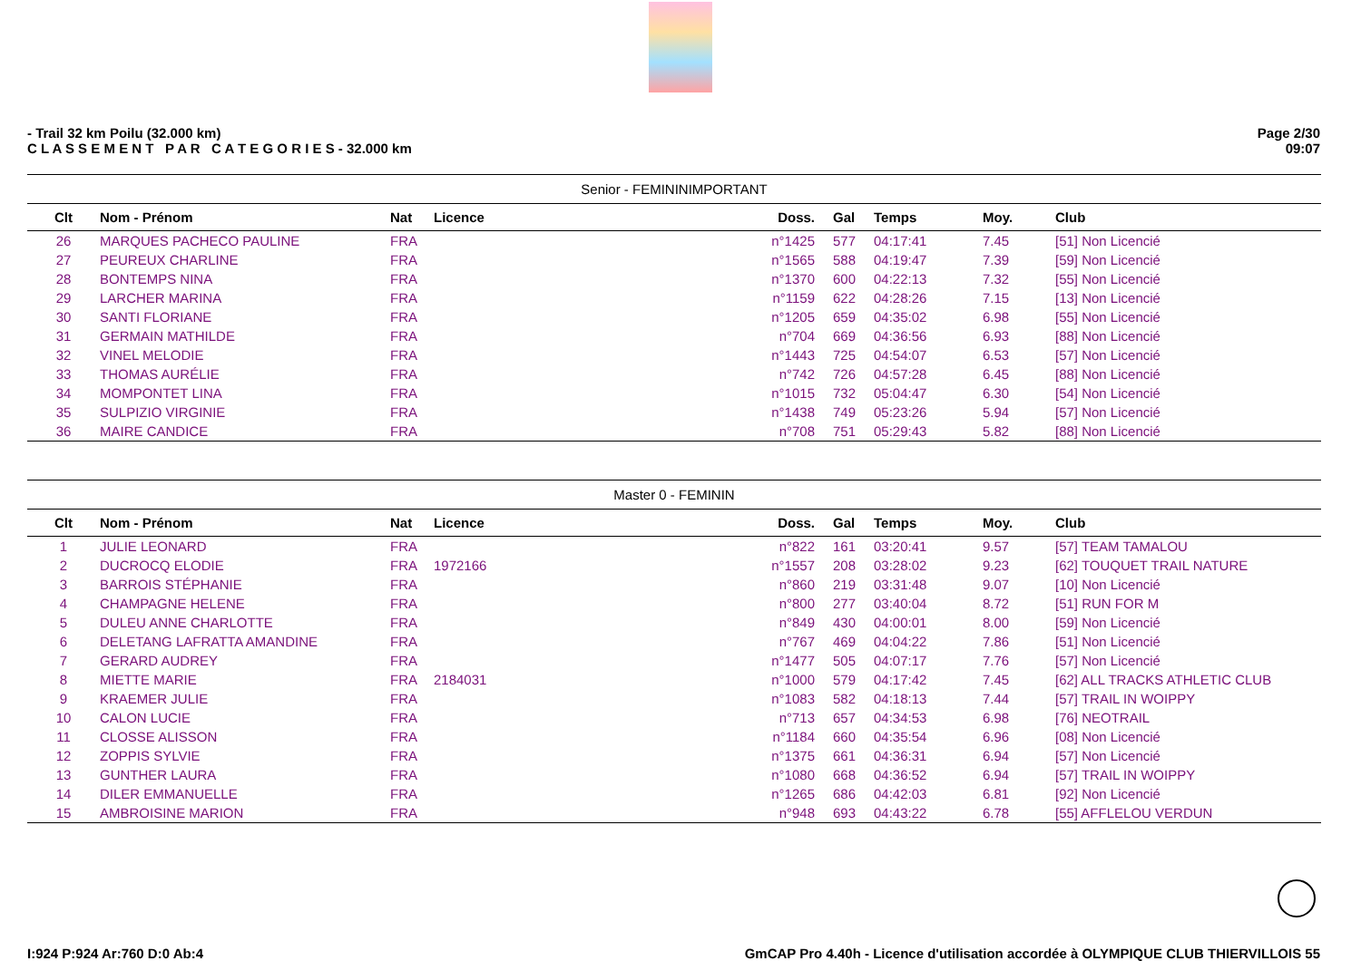- Trail 32 km Poilu (32.000 km)
C L A S S E M E N T P A R C A T E G O R I E S - 32.000 km
Page 2/30
09:07
| Senior - FEMININIMPORTANT | | | | | | | | |
| Clt | Nom - Prénom | Nat | Licence | Doss. | Gal | Temps | Moy. | Club |
| 26 | MARQUES PACHECO PAULINE | FRA | | n°1425 | 577 | 04:17:41 | 7.45 | [51] Non Licencié |
| 27 | PEUREUX CHARLINE | FRA | | n°1565 | 588 | 04:19:47 | 7.39 | [59] Non Licencié |
| 28 | BONTEMPS NINA | FRA | | n°1370 | 600 | 04:22:13 | 7.32 | [55] Non Licencié |
| 29 | LARCHER MARINA | FRA | | n°1159 | 622 | 04:28:26 | 7.15 | [13] Non Licencié |
| 30 | SANTI FLORIANE | FRA | | n°1205 | 659 | 04:35:02 | 6.98 | [55] Non Licencié |
| 31 | GERMAIN MATHILDE | FRA | | n°704 | 669 | 04:36:56 | 6.93 | [88] Non Licencié |
| 32 | VINEL MELODIE | FRA | | n°1443 | 725 | 04:54:07 | 6.53 | [57] Non Licencié |
| 33 | THOMAS AURÉLIE | FRA | | n°742 | 726 | 04:57:28 | 6.45 | [88] Non Licencié |
| 34 | MOMPONTET LINA | FRA | | n°1015 | 732 | 05:04:47 | 6.30 | [54] Non Licencié |
| 35 | SULPIZIO VIRGINIE | FRA | | n°1438 | 749 | 05:23:26 | 5.94 | [57] Non Licencié |
| 36 | MAIRE CANDICE | FRA | | n°708 | 751 | 05:29:43 | 5.82 | [88] Non Licencié |
| Master 0 - FEMININ | | | | | | | | |
| Clt | Nom - Prénom | Nat | Licence | Doss. | Gal | Temps | Moy. | Club |
| 1 | JULIE LEONARD | FRA | | n°822 | 161 | 03:20:41 | 9.57 | [57] TEAM TAMALOU |
| 2 | DUCROCQ ELODIE | FRA | 1972166 | n°1557 | 208 | 03:28:02 | 9.23 | [62] TOUQUET TRAIL NATURE |
| 3 | BARROIS STÉPHANIE | FRA | | n°860 | 219 | 03:31:48 | 9.07 | [10] Non Licencié |
| 4 | CHAMPAGNE HELENE | FRA | | n°800 | 277 | 03:40:04 | 8.72 | [51] RUN FOR M |
| 5 | DULEU ANNE CHARLOTTE | FRA | | n°849 | 430 | 04:00:01 | 8.00 | [59] Non Licencié |
| 6 | DELETANG LAFRATTA AMANDINE | FRA | | n°767 | 469 | 04:04:22 | 7.86 | [51] Non Licencié |
| 7 | GERARD AUDREY | FRA | | n°1477 | 505 | 04:07:17 | 7.76 | [57] Non Licencié |
| 8 | MIETTE MARIE | FRA | 2184031 | n°1000 | 579 | 04:17:42 | 7.45 | [62] ALL TRACKS ATHLETIC CLUB |
| 9 | KRAEMER JULIE | FRA | | n°1083 | 582 | 04:18:13 | 7.44 | [57] TRAIL IN WOIPPY |
| 10 | CALON LUCIE | FRA | | n°713 | 657 | 04:34:53 | 6.98 | [76] NEOTRAIL |
| 11 | CLOSSE ALISSON | FRA | | n°1184 | 660 | 04:35:54 | 6.96 | [08] Non Licencié |
| 12 | ZOPPIS SYLVIE | FRA | | n°1375 | 661 | 04:36:31 | 6.94 | [57] Non Licencié |
| 13 | GUNTHER LAURA | FRA | | n°1080 | 668 | 04:36:52 | 6.94 | [57] TRAIL IN WOIPPY |
| 14 | DILER EMMANUELLE | FRA | | n°1265 | 686 | 04:42:03 | 6.81 | [92] Non Licencié |
| 15 | AMBROISINE MARION | FRA | | n°948 | 693 | 04:43:22 | 6.78 | [55] AFFLELOU VERDUN |
I:924 P:924 Ar:760 D:0 Ab:4 GmCAP Pro 4.40h - Licence d'utilisation accordée à OLYMPIQUE CLUB THIERVILLOIS 55